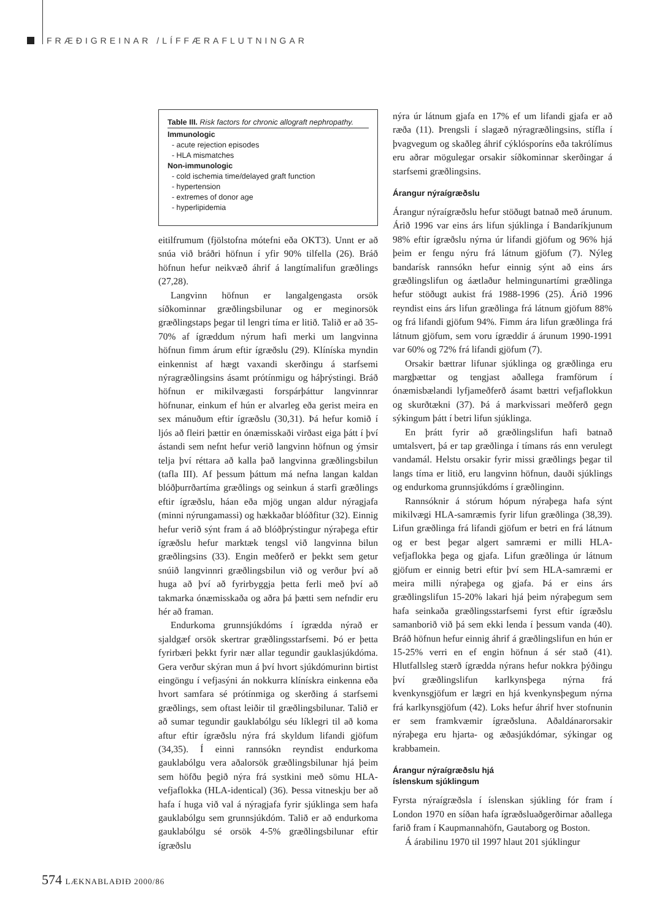FRÆÐIGREINAR /LÍFFÆRAFLUTNINGAR
Table III. Risk factors for chronic allograft nephropathy.
Immunologic
- acute rejection episodes
- HLA mismatches
Non-immunologic
- cold ischemia time/delayed graft function
- hypertension
- extremes of donor age
- hyperlipidemia
eitilfrumum (fjölstofna mótefni eða OKT3). Unnt er að snúa við bráðri höfnun í yfir 90% tilfella (26). Bráð höfnun hefur neikvæð áhrif á langtímalifun græðlings (27,28).
Langvinn höfnun er langalgengasta orsök síðkominnar græðlingsbilunar og er meginorsök græðlingstaps þegar til lengri tíma er litið. Talið er að 35-70% af ígræddum nýrum hafi merki um langvinna höfnun fimm árum eftir ígræðslu (29). Klíníska myndin einkennist af hægt vaxandi skerðingu á starfsemi nýragræðlingsins ásamt prótínmigu og háþrýstingi. Bráð höfnun er mikilvægasti forspárþáttur langvinnrar höfnunar, einkum ef hún er alvarleg eða gerist meira en sex mánuðum eftir ígræðslu (30,31). Þá hefur komið í ljós að fleiri þættir en ónæmisskaði virðast eiga þátt í því ástandi sem nefnt hefur verið langvinn höfnun og ýmsir telja því réttara að kalla það langvinna græðlingsbilun (tafla III). Af þessum þáttum má nefna langan kaldan blóðþurrðartíma græðlings og seinkun á starfi græðlings eftir ígræðslu, háan eða mjög ungan aldur nýragjafa (minni nýrungamassi) og hækkaðar blóðfitur (32). Einnig hefur verið sýnt fram á að blóðþrýstingur nýraþega eftir ígræðslu hefur marktæk tengsl við langvinna bilun græðlingsins (33). Engin meðferð er þekkt sem getur snúið langvinnri græðlingsbilun við og verður því að huga að því að fyrirbyggja þetta ferli með því að takmarka ónæmisskaða og aðra þá þætti sem nefndir eru hér að framan.
Endurkoma grunnsjúkdóms í ígrædda nýrað er sjaldgæf orsök skertrar græðlingsstarfsemi. Þó er þetta fyrirbæri þekkt fyrir nær allar tegundir gauklasjúkdóma. Gera verður skýran mun á því hvort sjúkdómurinn birtist eingöngu í vefjasýni án nokkurra klínískra einkenna eða hvort samfara sé prótínmiga og skerðing á starfsemi græðlings, sem oftast leiðir til græðlingsbilunar. Talið er að sumar tegundir gauklabólgu séu líklegri til að koma aftur eftir ígræðslu nýra frá skyldum lifandi gjöfum (34,35). Í einni rannsókn reyndist endurkoma gauklabólgu vera aðalorsök græðlingsbilunar hjá þeim sem höfðu þegið nýra frá systkini með sömu HLA-vefjaflokka (HLA-identical) (36). Þessa vitneskju ber að hafa í huga við val á nýragjafa fyrir sjúklinga sem hafa gauklabólgu sem grunnsjúkdóm. Talið er að endurkoma gauklabólgu sé orsök 4-5% græðlingsbilunar eftir ígræðslu
nýra úr látnum gjafa en 17% ef um lifandi gjafa er að ræða (11). Þrengsli í slagæð nýragræðlingsins, stífla í þvagvegum og skaðleg áhrif cýklósporíns eða takrólímus eru aðrar mögulegar orsakir síðkominnar skerðingar á starfsemi græðlingsins.
Árangur nýraígræðslu
Árangur nýraígræðslu hefur stöðugt batnað með árunum. Árið 1996 var eins árs lifun sjúklinga í Bandaríkjunum 98% eftir ígræðslu nýrna úr lifandi gjöfum og 96% hjá þeim er fengu nýru frá látnum gjöfum (7). Nýleg bandarísk rannsókn hefur einnig sýnt að eins árs græðlingslifun og áætlaður helmingunartími græðlinga hefur stöðugt aukist frá 1988-1996 (25). Árið 1996 reyndist eins árs lifun græðlinga frá látnum gjöfum 88% og frá lifandi gjöfum 94%. Fimm ára lifun græðlinga frá látnum gjöfum, sem voru ígræddir á árunum 1990-1991 var 60% og 72% frá lifandi gjöfum (7).
Orsakir bættrar lifunar sjúklinga og græðlinga eru margþættar og tengjast aðallega framförum í ónæmisbælandi lyfjameðferð ásamt bættri vefjaflokkun og skurðtækni (37). Þá á markvissari meðferð gegn sýkingum þátt í betri lifun sjúklinga.
En þrátt fyrir að græðlingslifun hafi batnað umtalsvert, þá er tap græðlinga í tímans rás enn verulegt vandamál. Helstu orsakir fyrir missi græðlings þegar til langs tíma er litið, eru langvinn höfnun, dauði sjúklings og endurkoma grunnsjúkdóms í græðlinginn.
Rannsóknir á stórum hópum nýraþega hafa sýnt mikilvægi HLA-samræmis fyrir lifun græðlinga (38,39). Lifun græðlinga frá lifandi gjöfum er betri en frá látnum og er best þegar algert samræmi er milli HLA-vefjaflokka þega og gjafa. Lifun græðlinga úr látnum gjöfum er einnig betri eftir því sem HLA-samræmi er meira milli nýraþega og gjafa. Þá er eins árs græðlingslifun 15-20% lakari hjá þeim nýraþegum sem hafa seinkaða græðlingsstarfsemi fyrst eftir ígræðslu samanborið við þá sem ekki lenda í þessum vanda (40). Bráð höfnun hefur einnig áhrif á græðlingslifun en hún er 15-25% verri en ef engin höfnun á sér stað (41). Hlutfallsleg stærð ígrædda nýrans hefur nokkra þýðingu því græðlingslifun karlkynsþega nýrna frá kvenkynsgjöfum er lægri en hjá kvenkynsþegum nýrna frá karlkynsgjöfum (42). Loks hefur áhrif hver stofnunin er sem framkvæmir ígræðsluna. Aðaldánarorsakir nýraþega eru hjarta- og æðasjúkdómar, sýkingar og krabbamein.
Árangur nýraígræðslu hjá
íslenskum sjúklingum
Fyrsta nýraígræðsla í íslenskan sjúkling fór fram í London 1970 en síðan hafa ígræðsluaðgerðirnar aðallega farið fram í Kaupmannahöfn, Gautaborg og Boston.
Á árabilinu 1970 til 1997 hlaut 201 sjúklingur
574 LÆKNABLAÐIÐ 2000/86